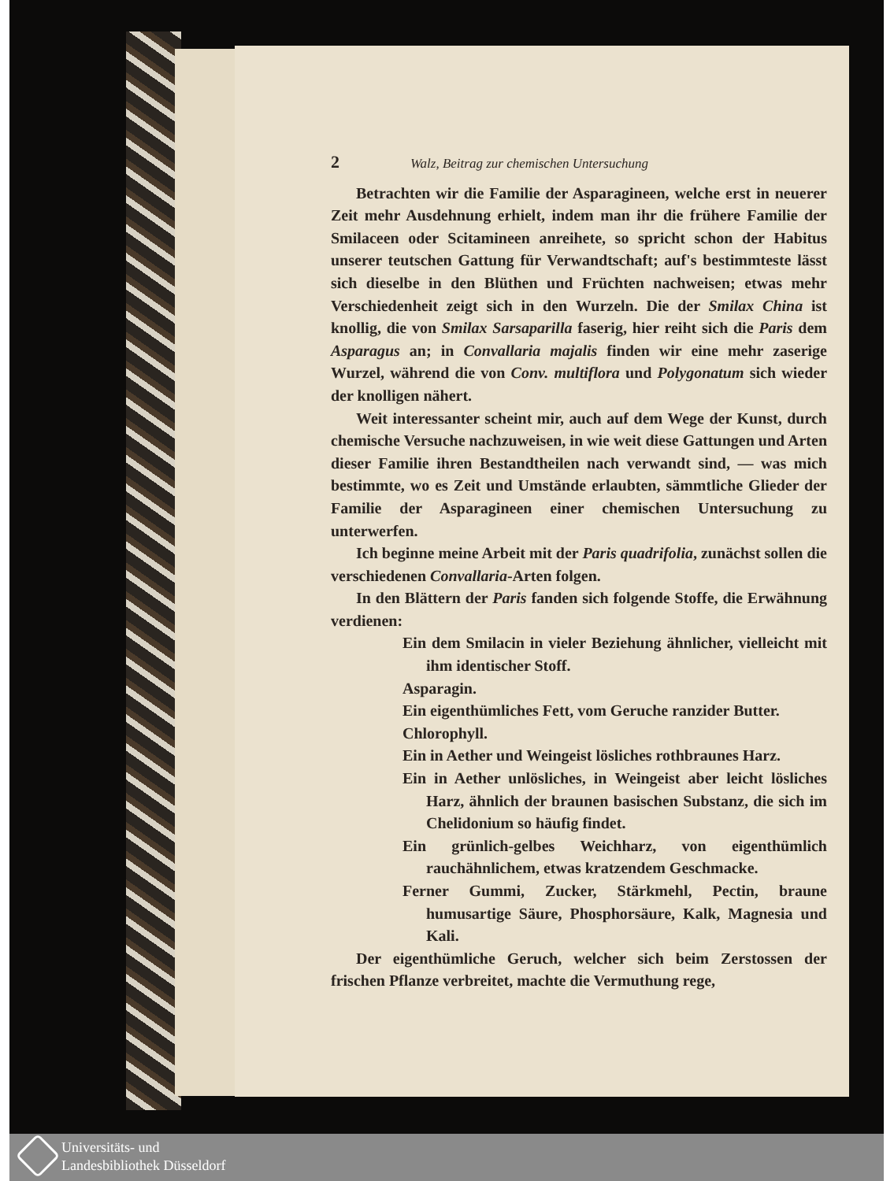2 Walz, Beitrag zur chemischen Untersuchung
Betrachten wir die Familie der Asparagineen, welche erst in neuerer Zeit mehr Ausdehnung erhielt, indem man ihr die frühere Familie der Smilaceen oder Scitamineen anreihete, so spricht schon der Habitus unserer teutschen Gattung für Verwandtschaft; auf's bestimmteste lässt sich dieselbe in den Blüthen und Früchten nachweisen; etwas mehr Verschiedenheit zeigt sich in den Wurzeln. Die der Smilax China ist knollig, die von Smilax Sarsaparilla faserig, hier reiht sich die Paris dem Asparagus an; in Convallaria majalis finden wir eine mehr zaserige Wurzel, während die von Conv. multiflora und Polygonatum sich wieder der knolligen nähert.
Weit interessanter scheint mir, auch auf dem Wege der Kunst, durch chemische Versuche nachzuweisen, in wie weit diese Gattungen und Arten dieser Familie ihren Bestandtheilen nach verwandt sind, — was mich bestimmte, wo es Zeit und Umstände erlaubten, sämmtliche Glieder der Familie der Asparagineen einer chemischen Untersuchung zu unterwerfen.
Ich beginne meine Arbeit mit der Paris quadrifolia, zunächst sollen die verschiedenen Convallaria-Arten folgen.
In den Blättern der Paris fanden sich folgende Stoffe, die Erwähnung verdienen:
Ein dem Smilacin in vieler Beziehung ähnlicher, vielleicht mit ihm identischer Stoff.
Asparagin.
Ein eigenthümliches Fett, vom Geruche ranzider Butter.
Chlorophyll.
Ein in Aether und Weingeist lösliches rothbraunes Harz.
Ein in Aether unlösliches, in Weingeist aber leicht lösliches Harz, ähnlich der braunen basischen Substanz, die sich im Chelidonium so häufig findet.
Ein grünlich-gelbes Weichharz, von eigenthümlich rauchähnlichem, etwas kratzendem Geschmacke.
Ferner Gummi, Zucker, Stärkmehl, Pectin, braune humusartige Säure, Phosphorsäure, Kalk, Magnesia und Kali.
Der eigenthümliche Geruch, welcher sich beim Zerstossen der frischen Pflanze verbreitet, machte die Vermuthung rege,
Universitäts- und
Landesbibliothek Düsseldorf